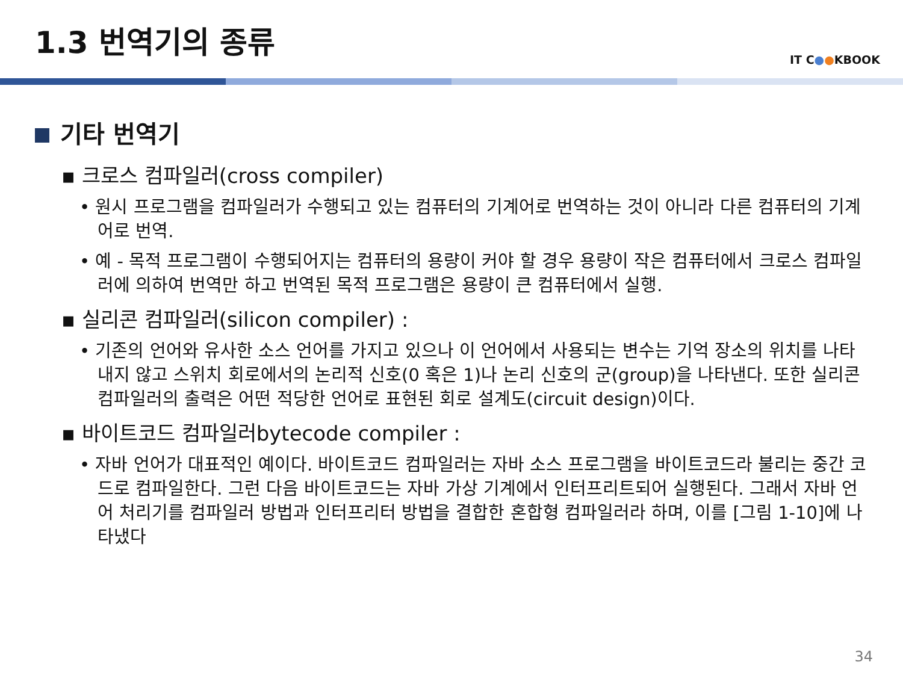1.3 번역기의 종류
IT C●●KBOOK
기타 번역기
▪ 크로스 컴파일러(cross compiler)
• 원시 프로그램을 컴파일러가 수행되고 있는 컴퓨터의 기계어로 번역하는 것이 아니라 다른 컴퓨터의 기계어로 번역.
• 예 - 목적 프로그램이 수행되어지는 컴퓨터의 용량이 커야 할 경우 용량이 작은 컴퓨터에서 크로스 컴파일러에 의하여 번역만 하고 번역된 목적 프로그램은 용량이 큰 컴퓨터에서 실행.
▪ 실리콘 컴파일러(silicon compiler) :
• 기존의 언어와 유사한 소스 언어를 가지고 있으나 이 언어에서 사용되는 변수는 기억 장소의 위치를 나타내지 않고 스위치 회로에서의 논리적 신호(0 혹은 1)나 논리 신호의 군(group)을 나타낸다. 또한 실리콘 컴파일러의 출력은 어떤 적당한 언어로 표현된 회로 설계도(circuit design)이다.
▪ 바이트코드 컴파일러bytecode compiler :
• 자바 언어가 대표적인 예이다. 바이트코드 컴파일러는 자바 소스 프로그램을 바이트코드라 불리는 중간 코드로 컴파일한다. 그런 다음 바이트코드는 자바 가상 기계에서 인터프리트되어 실행된다. 그래서 자바 언어 처리기를 컴파일러 방법과 인터프리터 방법을 결합한 혼합형 컴파일러라 하며, 이를 [그림 1-10]에 나타냈다
34